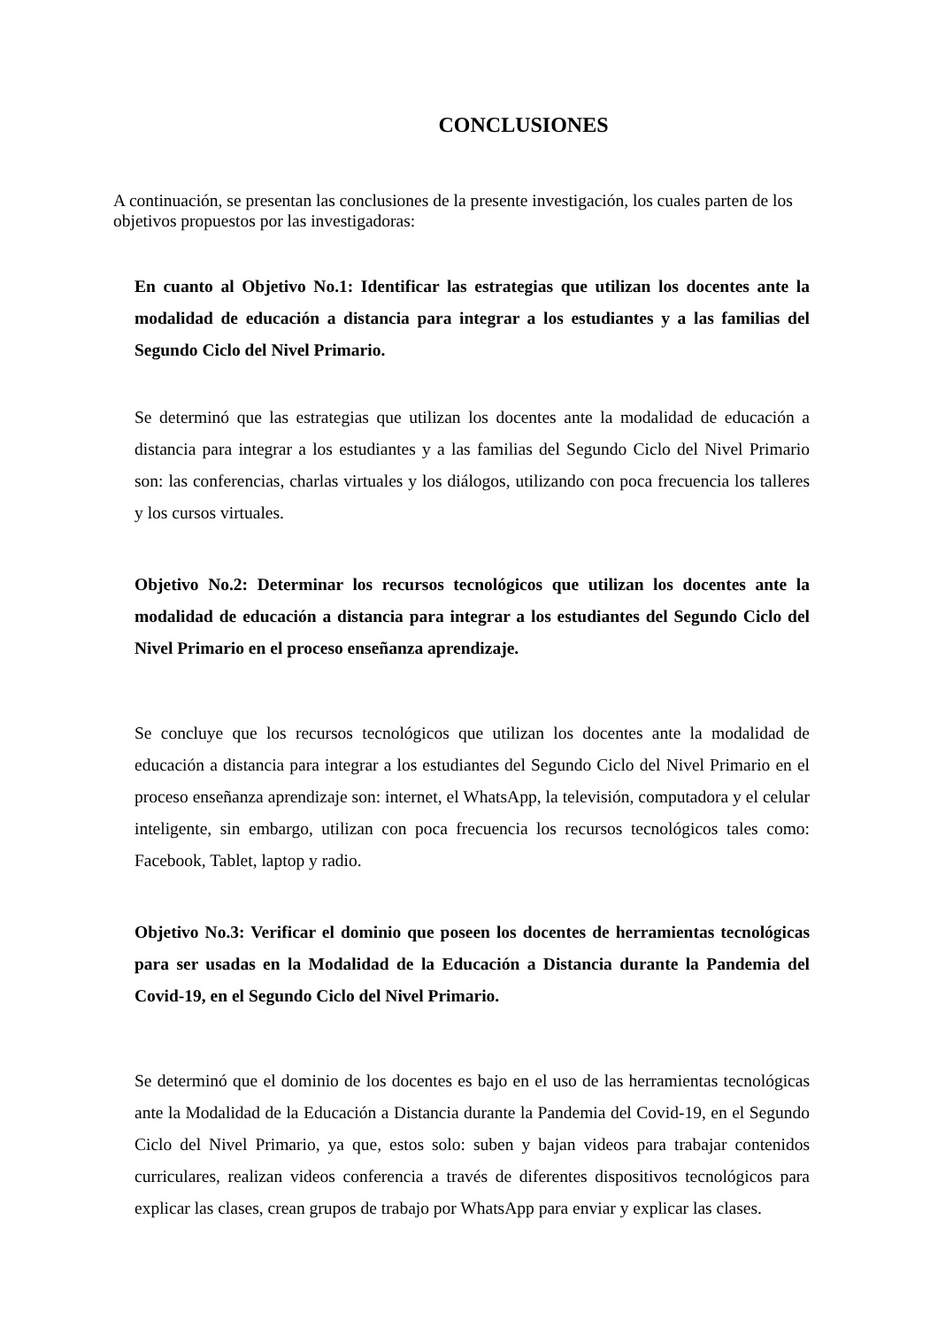CONCLUSIONES
A continuación, se presentan las conclusiones de la presente investigación, los cuales parten de los objetivos propuestos por las investigadoras:
En cuanto al Objetivo No.1: Identificar las estrategias que utilizan los docentes ante la modalidad de educación a distancia para integrar a los estudiantes y a las familias del Segundo Ciclo del Nivel Primario.
Se determinó que las estrategias que utilizan los docentes ante la modalidad de educación a distancia para integrar a los estudiantes y a las familias del Segundo Ciclo del Nivel Primario son: las conferencias, charlas virtuales y los diálogos, utilizando con poca frecuencia los talleres y los cursos virtuales.
Objetivo No.2: Determinar los recursos tecnológicos que utilizan los docentes ante la modalidad de educación a distancia para integrar a los estudiantes del Segundo Ciclo del Nivel Primario en el proceso enseñanza aprendizaje.
Se concluye que los recursos tecnológicos que utilizan los docentes ante la modalidad de educación a distancia para integrar a los estudiantes del Segundo Ciclo del Nivel Primario en el proceso enseñanza aprendizaje son: internet, el WhatsApp, la televisión, computadora y el celular inteligente, sin embargo, utilizan con poca frecuencia los recursos tecnológicos tales como: Facebook, Tablet, laptop y radio.
Objetivo No.3: Verificar el dominio que poseen los docentes de herramientas tecnológicas para ser usadas en la Modalidad de la Educación a Distancia durante la Pandemia del Covid-19, en el Segundo Ciclo del Nivel Primario.
Se determinó que el dominio de los docentes es bajo en el uso de las herramientas tecnológicas ante la Modalidad de la Educación a Distancia durante la Pandemia del Covid-19, en el Segundo Ciclo del Nivel Primario, ya que, estos solo: suben y bajan videos para trabajar contenidos curriculares, realizan videos conferencia a través de diferentes dispositivos tecnológicos para explicar las clases, crean grupos de trabajo por WhatsApp para enviar y explicar las clases.